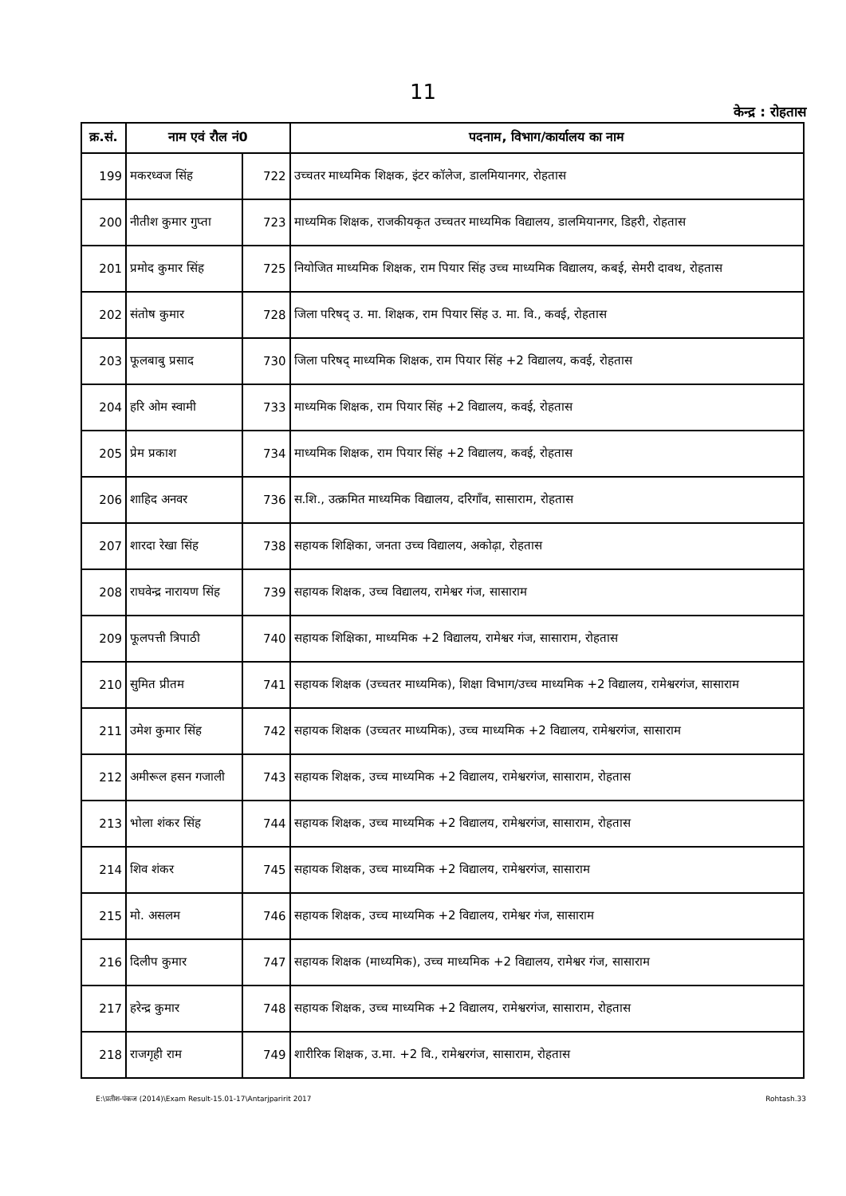11
केन्द्र : रोहतास
| क्र.सं. | नाम एवं रौल नं0 | | पदनाम, विभाग/कार्यालय का नाम |
| --- | --- | --- | --- |
| 199 | मकरध्वज सिंह | 722 | उच्चतर माध्यमिक शिक्षक, इंटर कॉलेज, डालमियानगर, रोहतास |
| 200 | नीतीश कुमार गुप्ता | 723 | माध्यमिक शिक्षक, राजकीयकृत उच्चतर माध्यमिक विद्यालय, डालमियानगर, डिहरी, रोहतास |
| 201 | प्रमोद कुमार सिंह | 725 | नियोजित माध्यमिक शिक्षक, राम पियार सिंह उच्च माध्यमिक विद्यालय, कबई, सेमरी दावथ, रोहतास |
| 202 | संतोष कुमार | 728 | जिला परिषद् उ. मा. शिक्षक, राम पियार सिंह उ. मा. वि., कवई, रोहतास |
| 203 | फूलबाबु प्रसाद | 730 | जिला परिषद् माध्यमिक शिक्षक, राम पियार सिंह +2 विद्यालय, कवई, रोहतास |
| 204 | हरि ओम स्वामी | 733 | माध्यमिक शिक्षक, राम पियार सिंह +2 विद्यालय, कवई, रोहतास |
| 205 | प्रेम प्रकाश | 734 | माध्यमिक शिक्षक, राम पियार सिंह +2 विद्यालय, कवई, रोहतास |
| 206 | शाहिद अनवर | 736 | स.शि., उत्क्रमित माध्यमिक विद्यालय, दरिगाँव, सासाराम, रोहतास |
| 207 | शारदा रेखा सिंह | 738 | सहायक शिक्षिका, जनता उच्च विद्यालय, अकोढ़ा, रोहतास |
| 208 | राघवेन्द्र नारायण सिंह | 739 | सहायक शिक्षक, उच्च विद्यालय, रामेश्वर गंज, सासाराम |
| 209 | फूलपत्ती त्रिपाठी | 740 | सहायक शिक्षिका, माध्यमिक +2 विद्यालय, रामेश्वर गंज, सासाराम, रोहतास |
| 210 | सुमित प्रीतम | 741 | सहायक शिक्षक (उच्चतर माध्यमिक), शिक्षा विभाग/उच्च माध्यमिक +2 विद्यालय, रामेश्वरगंज, सासाराम |
| 211 | उमेश कुमार सिंह | 742 | सहायक शिक्षक (उच्चतर माध्यमिक), उच्च माध्यमिक +2 विद्यालय, रामेश्वरगंज, सासाराम |
| 212 | अमीरूल हसन गजाली | 743 | सहायक शिक्षक, उच्च माध्यमिक +2 विद्यालय, रामेश्वरगंज, सासाराम, रोहतास |
| 213 | भोला शंकर सिंह | 744 | सहायक शिक्षक, उच्च माध्यमिक +2 विद्यालय, रामेश्वरगंज, सासाराम, रोहतास |
| 214 | शिव शंकर | 745 | सहायक शिक्षक, उच्च माध्यमिक +2 विद्यालय, रामेश्वरगंज, सासाराम |
| 215 | मो. असलम | 746 | सहायक शिक्षक, उच्च माध्यमिक +2 विद्यालय, रामेश्वर गंज, सासाराम |
| 216 | दिलीप कुमार | 747 | सहायक शिक्षक (माध्यमिक), उच्च माध्यमिक +2 विद्यालय, रामेश्वर गंज, सासाराम |
| 217 | हरेन्द्र कुमार | 748 | सहायक शिक्षक, उच्च माध्यमिक +2 विद्यालय, रामेश्वरगंज, सासाराम, रोहतास |
| 218 | राजगृही राम | 749 | शारीरिक शिक्षक, उ.मा. +2 वि., रामेश्वरगंज, सासाराम, रोहतास |
E:\प्रतीश-पंकज (2014)\Exam Result-15.01-17\Antarjparirit 2017 Rohtash.33